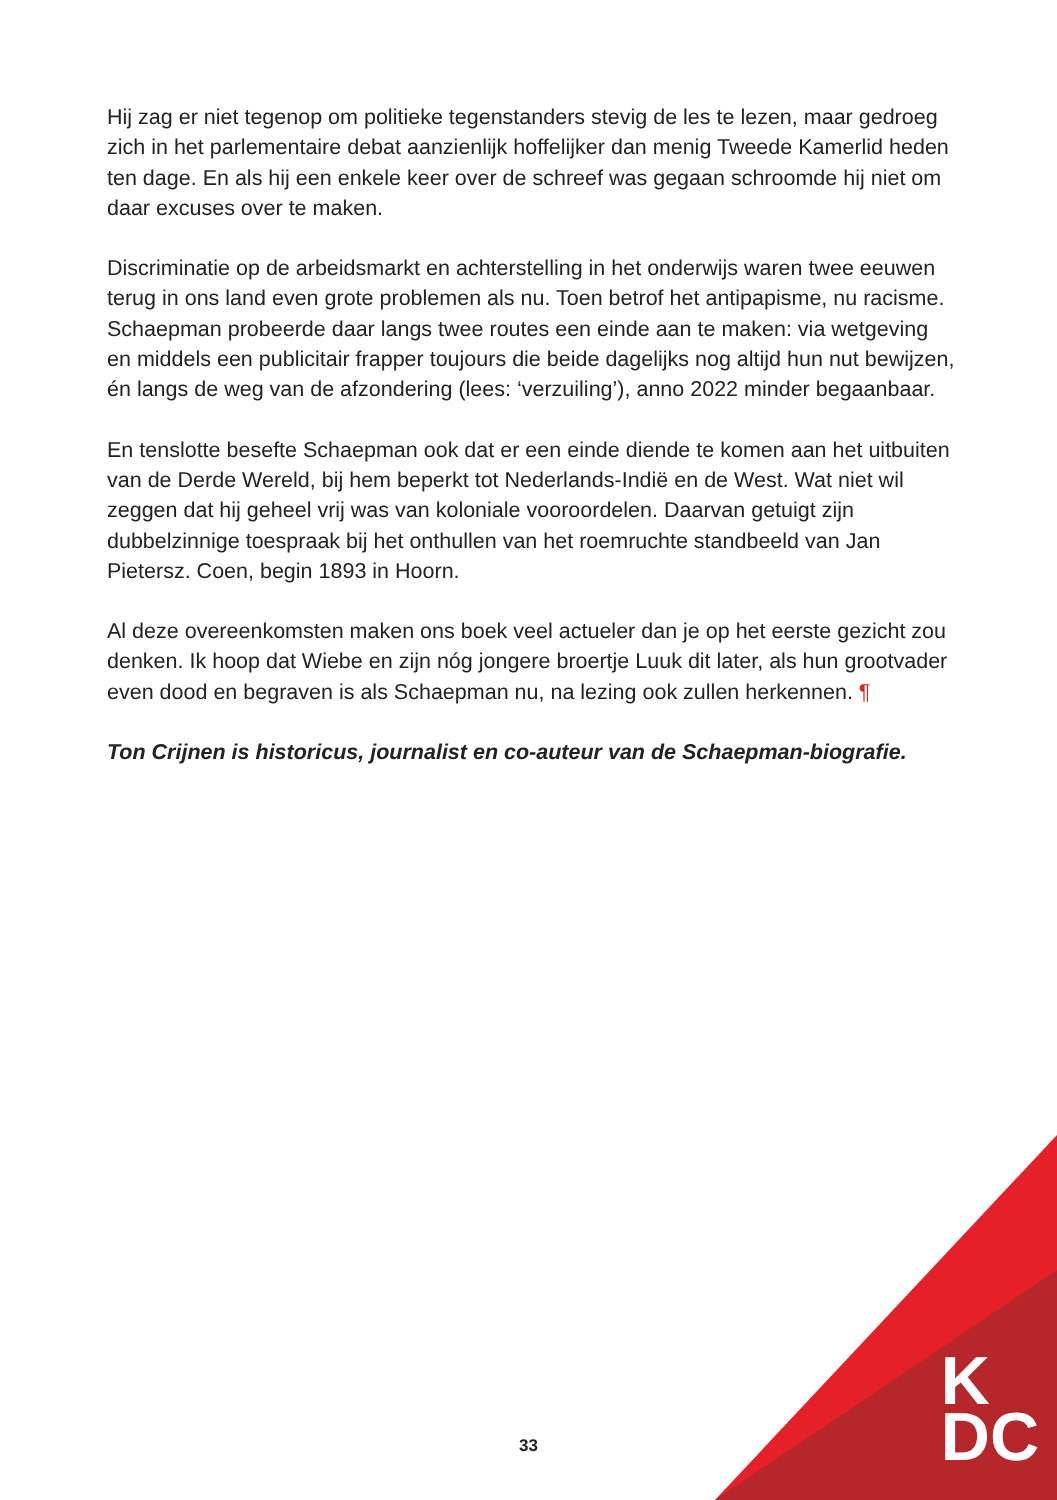Hij zag er niet tegenop om politieke tegenstanders stevig de les te lezen, maar gedroeg zich in het parlementaire debat aanzienlijk hoffelijker dan menig Tweede Kamerlid heden ten dage. En als hij een enkele keer over de schreef was gegaan schroomde hij niet om daar excuses over te maken.
Discriminatie op de arbeidsmarkt en achterstelling in het onderwijs waren twee eeuwen terug in ons land even grote problemen als nu. Toen betrof het antipapisme, nu racisme. Schaepman probeerde daar langs twee routes een einde aan te maken: via wetgeving en middels een publicitair frapper toujours die beide dagelijks nog altijd hun nut bewijzen, én langs de weg van de afzondering (lees: ‘verzuiling’), anno 2022 minder begaanbaar.
En tenslotte besefte Schaepman ook dat er een einde diende te komen aan het uitbuiten van de Derde Wereld, bij hem beperkt tot Nederlands-Indië en de West. Wat niet wil zeggen dat hij geheel vrij was van koloniale vooroordelen. Daarvan getuigt zijn dubbelzinnige toespraak bij het onthullen van het roemruchte standbeeld van Jan Pietersz. Coen, begin 1893 in Hoorn.
Al deze overeenkomsten maken ons boek veel actueler dan je op het eerste gezicht zou denken. Ik hoop dat Wiebe en zijn nóg jongere broertje Luuk dit later, als hun grootvader even dood en begraven is als Schaepman nu, na lezing ook zullen herkennen. ¶
Ton Crijnen is historicus, journalist en co-auteur van de Schaepman-biografie.
33
K
DC